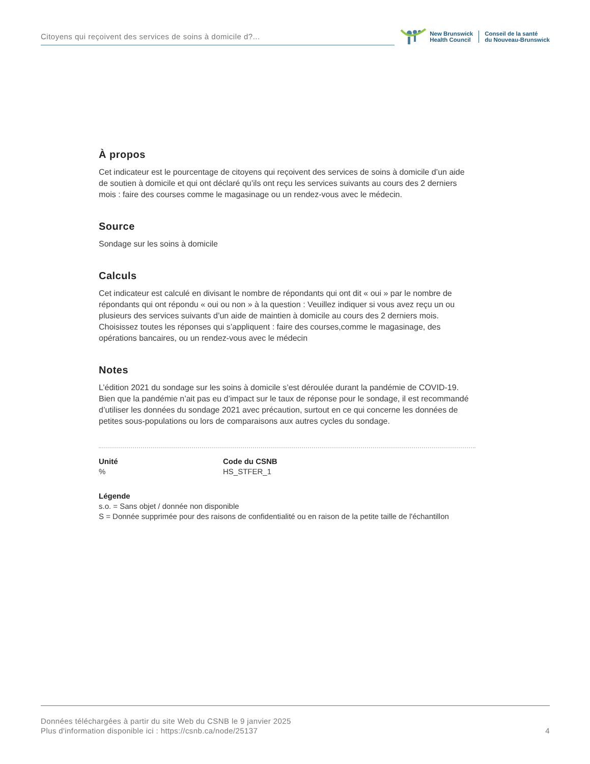Citoyens qui reçoivent des services de soins à domicile d?...
New Brunswick
Health Council
Conseil de la santé
du Nouveau-Brunswick
À propos
Cet indicateur est le pourcentage de citoyens qui reçoivent des services de soins à domicile d’un aide de soutien à domicile et qui ont déclaré qu’ils ont reçu les services suivants au cours des 2 derniers mois : faire des courses comme le magasinage ou un rendez-vous avec le médecin.
Source
Sondage sur les soins à domicile
Calculs
Cet indicateur est calculé en divisant le nombre de répondants qui ont dit « oui » par le nombre de répondants qui ont répondu « oui ou non » à la question : Veuillez indiquer si vous avez reçu un ou plusieurs des services suivants d’un aide de maintien à domicile au cours des 2 derniers mois. Choisissez toutes les réponses qui s’appliquent : faire des courses,comme le magasinage, des opérations bancaires, ou un rendez-vous avec le médecin
Notes
L’édition 2021 du sondage sur les soins à domicile s’est déroulée durant la pandémie de COVID-19. Bien que la pandémie n’ait pas eu d’impact sur le taux de réponse pour le sondage, il est recommandé d’utiliser les données du sondage 2021 avec précaution, surtout en ce qui concerne les données de petites sous-populations ou lors de comparaisons aux autres cycles du sondage.
Unité
%
Code du CSNB
HS_STFER_1
Légende
s.o. = Sans objet / donnée non disponible
S = Donnée supprimée pour des raisons de confidentialité ou en raison de la petite taille de l'échantillon
Données téléchargées à partir du site Web du CSNB le 9 janvier 2025
Plus d'information disponible ici : https://csnb.ca/node/25137
4